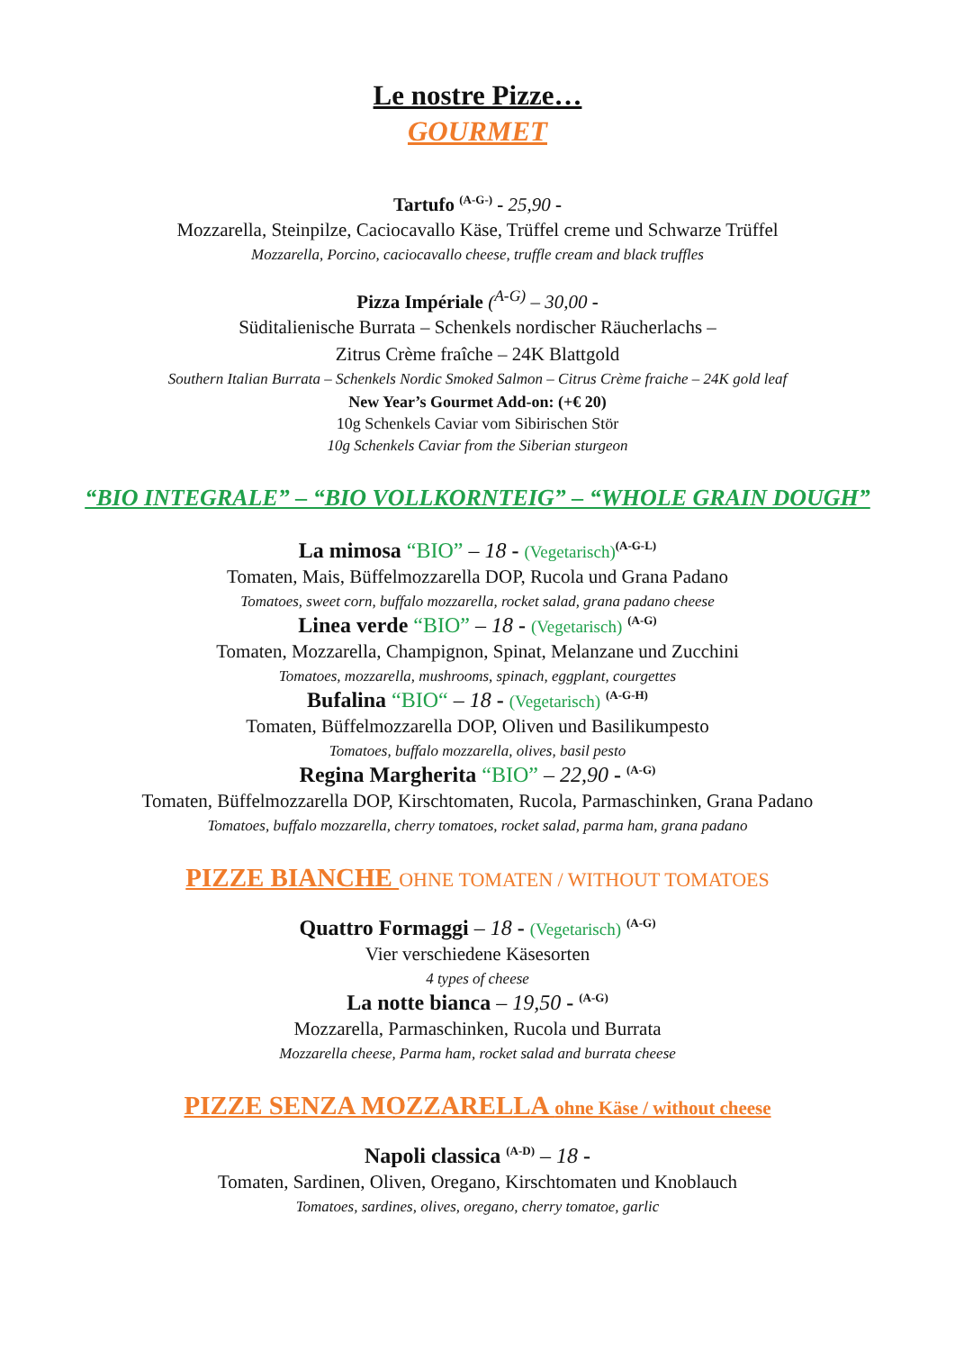Le nostre Pizze…
GOURMET
Tartufo <sup>(A-G-)</sup> - 25,90 -
Mozzarella, Steinpilze, Caciocavallo Käse, Trüffel creme und Schwarze Trüffel
Mozzarella, Porcino, caciocavallo cheese, truffle cream and black truffles
Pizza Impériale (<sup>A-G)</sup> – 30,00 -
Süditalienische Burrata – Schenkels nordischer Räucherlachs –
Zitrus Crème fraîche – 24K Blattgold
Southern Italian Burrata – Schenkels Nordic Smoked Salmon – Citrus Crème fraiche – 24K gold leaf
New Year’s Gourmet Add-on: (+€ 20)
10g Schenkels Caviar vom Sibirischen Stör
10g Schenkels Caviar from the Siberian sturgeon
“BIO INTEGRALE” – “BIO VOLLKORNTEIG” – “WHOLE GRAIN DOUGH”
La mimosa “BIO” – 18 - (Vegetarisch)<sup>(A-G-L)</sup>
Tomaten, Mais, Büffelmozzarella DOP, Rucola und Grana Padano
Tomatoes, sweet corn, buffalo mozzarella, rocket salad, grana padano cheese
Linea verde “BIO” – 18 - (Vegetarisch) <sup>(A-G)</sup>
Tomaten, Mozzarella, Champignon, Spinat, Melanzane und Zucchini
Tomatoes, mozzarella, mushrooms, spinach, eggplant, courgettes
Bufalina “BIO“ – 18 - (Vegetarisch) <sup>(A-G-H)</sup>
Tomaten, Büffelmozzarella DOP, Oliven und Basilikumpesto
Tomatoes, buffalo mozzarella, olives, basil pesto
Regina Margherita “BIO” – 22,90 - <sup>(A-G)</sup>
Tomaten, Büffelmozzarella DOP, Kirschtomaten, Rucola, Parmaschinken, Grana Padano
Tomatoes, buffalo mozzarella, cherry tomatoes, rocket salad, parma ham, grana padano
PIZZE BIANCHE OHNE TOMATEN / WITHOUT TOMATOES
Quattro Formaggi – 18 - (Vegetarisch) <sup>(A-G)</sup>
Vier verschiedene Käsesorten
4 types of cheese
La notte bianca – 19,50 - <sup>(A-G)</sup>
Mozzarella, Parmaschinken, Rucola und Burrata
Mozzarella cheese, Parma ham, rocket salad and burrata cheese
PIZZE SENZA MOZZARELLA ohne Käse / without cheese
Napoli classica <sup>(A-D)</sup> – 18 -
Tomaten, Sardinen, Oliven, Oregano, Kirschtomaten und Knoblauch
Tomatoes, sardines, olives, oregano, cherry tomatoe, garlic